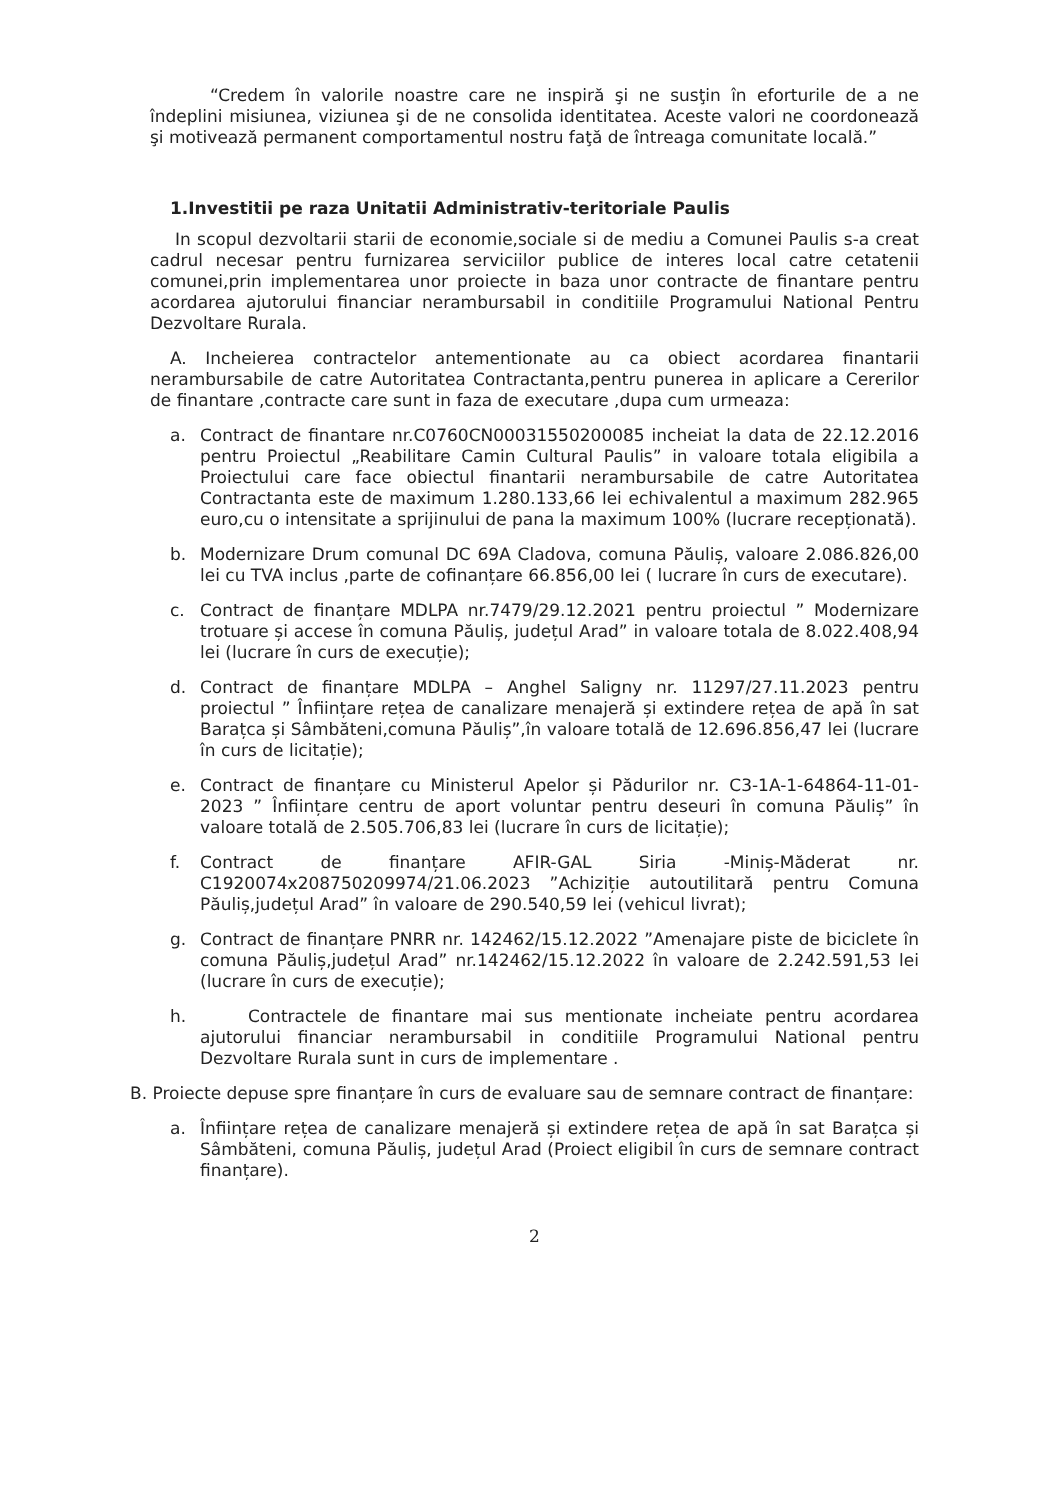“Credem în valorile noastre care ne inspiră şi ne susţin în eforturile de a ne îndeplini misiunea, viziunea şi de ne consolida identitatea. Aceste valori ne coordonează şi motivează permanent comportamentul nostru faţă de întreaga comunitate locală.”
1.Investitii pe raza Unitatii Administrativ-teritoriale Paulis
In scopul dezvoltarii starii de economie,sociale si de mediu a Comunei Paulis s-a creat cadrul necesar pentru furnizarea serviciilor publice de interes local catre cetatenii comunei,prin implementarea unor proiecte in baza unor contracte de finantare pentru acordarea ajutorului financiar nerambursabil in conditiile Programului National Pentru Dezvoltare Rurala.
A. Incheierea contractelor antementionate au ca obiect acordarea finantarii nerambursabile de catre Autoritatea Contractanta,pentru punerea in aplicare a Cererilor de finantare ,contracte care sunt in faza de executare ,dupa cum urmeaza:
a. Contract de finantare nr.C0760CN00031550200085 incheiat la data de 22.12.2016 pentru Proiectul „Reabilitare Camin Cultural Paulis” in valoare totala eligibila a Proiectului care face obiectul finantarii nerambursabile de catre Autoritatea Contractanta este de maximum 1.280.133,66 lei echivalentul a maximum 282.965 euro,cu o intensitate a sprijinului de pana la maximum 100% (lucrare recepționată).
b. Modernizare Drum comunal DC 69A Cladova, comuna Păuliș, valoare 2.086.826,00 lei cu TVA inclus ,parte de cofinanțare 66.856,00 lei ( lucrare în curs de executare).
c. Contract de finanțare MDLPA nr.7479/29.12.2021 pentru proiectul ” Modernizare trotuare și accese în comuna Păuliș, județul Arad” in valoare totala de 8.022.408,94 lei (lucrare în curs de execuție);
d. Contract de finanțare MDLPA – Anghel Saligny nr. 11297/27.11.2023 pentru proiectul ” Înființare rețea de canalizare menajeră și extindere rețea de apă în sat Barațca și Sâmbăteni,comuna Păuliș”,în valoare totală de 12.696.856,47 lei (lucrare în curs de licitație);
e. Contract de finanțare cu Ministerul Apelor și Pădurilor nr. C3-1A-1-64864-11-01-2023 ” Înființare centru de aport voluntar pentru deseuri în comuna Păuliș” în valoare totală de 2.505.706,83 lei (lucrare în curs de licitație);
f. Contract de finanțare AFIR-GAL Siria -Miniș-Măderat nr. C1920074x208750209974/21.06.2023 ”Achiziție autoutilitară pentru Comuna Păuliș,județul Arad” în valoare de 290.540,59 lei (vehicul livrat);
g. Contract de finanțare PNRR nr. 142462/15.12.2022 ”Amenajare piste de biciclete în comuna Păuliș,județul Arad” nr.142462/15.12.2022 în valoare de 2.242.591,53 lei (lucrare în curs de execuție);
h. Contractele de finantare mai sus mentionate incheiate pentru acordarea ajutorului financiar nerambursabil in conditiile Programului National pentru Dezvoltare Rurala sunt in curs de implementare .
B. Proiecte depuse spre finanțare în curs de evaluare sau de semnare contract de finanțare:
a. Înființare rețea de canalizare menajeră și extindere rețea de apă în sat Barațca și Sâmbăteni, comuna Păuliș, județul Arad (Proiect eligibil în curs de semnare contract finanțare).
2